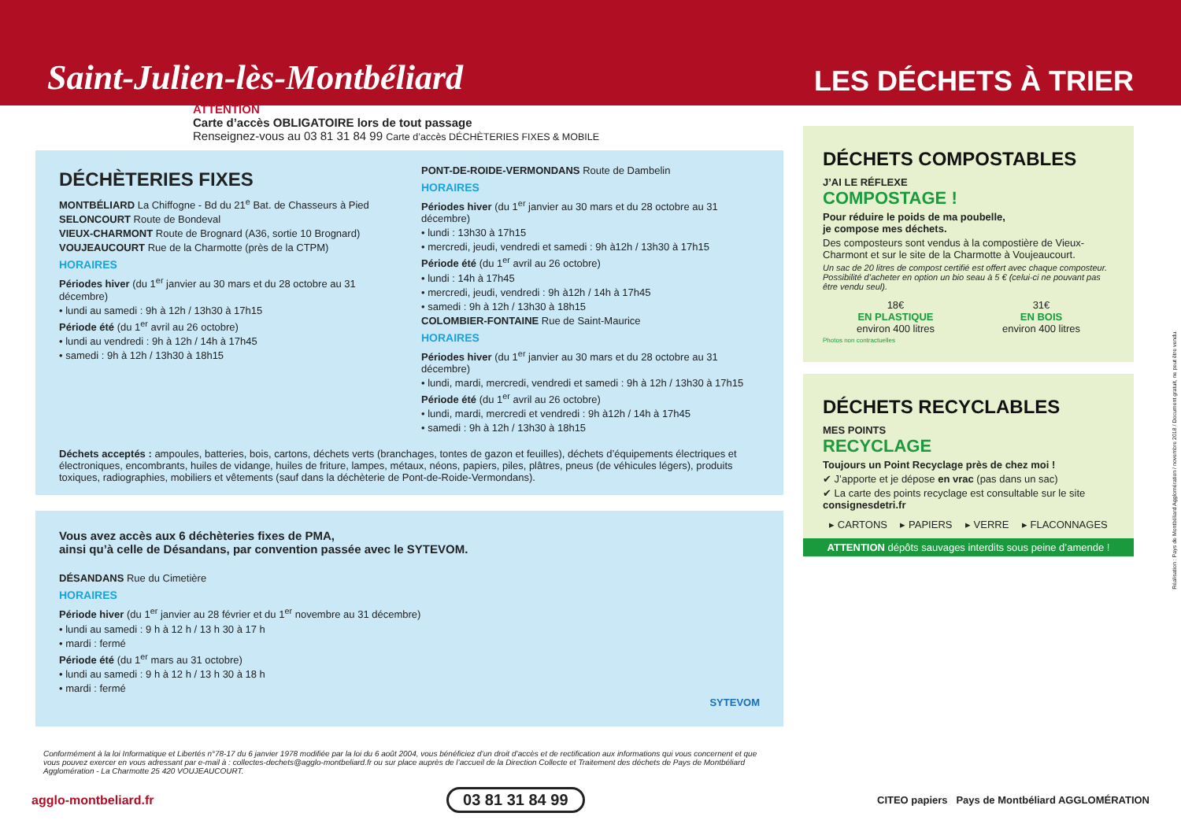Saint-Julien-lès-Montbéliard
LES DÉCHETS À TRIER
ATTENTION
Carte d’accès OBLIGATOIRE lors de tout passage
Renseignez-vous au 03 81 31 84 99 Carte d’accès DÉCHÈTERIES FIXES & MOBILE
DÉCHÈTERIES FIXES
MONTBÉLIARD La Chiffogne - Bd du 21<sup>e</sup> Bat. de Chasseurs à Pied
SELONCOURT Route de Bondeval
VIEUX-CHARMONT Route de Brognard (A36, sortie 10 Brognard)
VOUJEAUCOURT Rue de la Charmotte (près de la CTPM)
HORAIRES
Périodes hiver (du 1<sup>er</sup> janvier au 30 mars et du 28 octobre au 31 décembre)
• lundi au samedi : 9h à 12h / 13h30 à 17h15
Période été (du 1<sup>er</sup> avril au 26 octobre)
• lundi au vendredi : 9h à 12h / 14h à 17h45
• samedi : 9h à 12h / 13h30 à 18h15
PONT-DE-ROIDE-VERMONDANS Route de Dambelin
HORAIRES
Périodes hiver (du 1<sup>er</sup> janvier au 30 mars et du 28 octobre au 31 décembre)
• lundi : 13h30 à 17h15
• mercredi, jeudi, vendredi et samedi : 9h à12h / 13h30 à 17h15
Période été (du 1<sup>er</sup> avril au 26 octobre)
• lundi : 14h à 17h45
• mercredi, jeudi, vendredi : 9h à12h / 14h à 17h45
• samedi : 9h à 12h / 13h30 à 18h15
COLOMBIER-FONTAINE Rue de Saint-Maurice
HORAIRES
Périodes hiver (du 1<sup>er</sup> janvier au 30 mars et du 28 octobre au 31 décembre)
• lundi, mardi, mercredi, vendredi et samedi : 9h à 12h / 13h30 à 17h15
Période été (du 1<sup>er</sup> avril au 26 octobre)
• lundi, mardi, mercredi et vendredi : 9h à12h / 14h à 17h45
• samedi : 9h à 12h / 13h30 à 18h15
Déchets acceptés : ampoules, batteries, bois, cartons, déchets verts (branchages, tontes de gazon et feuilles), déchets d’équipements électriques et électroniques, encombrants, huiles de vidange, huiles de friture, lampes, métaux, néons, papiers, piles, plâtres, pneus (de véhicules légers), produits toxiques, radiographies, mobiliers et vêtements (sauf dans la déchèterie de Pont-de-Roide-Vermondans).
Vous avez accès aux 6 déchèteries fixes de PMA,
ainsi qu’à celle de Désandans, par convention passée avec le SYTEVOM.
DÉSANDANS Rue du Cimetière
HORAIRES
Période hiver (du 1<sup>er</sup> janvier au 28 février et du 1<sup>er</sup> novembre au 31 décembre)
• lundi au samedi : 9 h à 12 h / 13 h 30 à 17 h
• mardi : fermé
Période été (du 1<sup>er</sup> mars au 31 octobre)
• lundi au samedi : 9 h à 12 h / 13 h 30 à 18 h
• mardi : fermé
SYTEVOM
DÉCHETS COMPOSTABLES
J’AI LE RÉFLEXE
COMPOSTAGE !
Pour réduire le poids de ma poubelle,
je compose mes déchets.
Des composteurs sont vendus à la compostière de Vieux-Charmont et sur le site de la Charmotte à Voujeaucourt.
Un sac de 20 litres de compost certifié est offert avec chaque composteur. Possibilité d’acheter en option un bio seau à 5 € (celui-ci ne pouvant pas être vendu seul).
18€
EN PLASTIQUE
environ 400 litres
31€
EN BOIS
environ 400 litres
Photos non contractuelles
DÉCHETS RECYCLABLES
MES POINTS
RECYCLAGE
Toujours un Point Recyclage près de chez moi !
✔ J’apporte et je dépose en vrac (pas dans un sac)
✔ La carte des points recyclage est consultable sur le site consignesdetri.fr
▸ CARTONS ▸ PAPIERS ▸ VERRE ▸ FLACONNAGES
ATTENTION dépôts sauvages interdits sous peine d’amende !
Conformément à la loi Informatique et Libertés n°78-17 du 6 janvier 1978 modifiée par la loi du 6 août 2004, vous bénéficiez d’un droit d’accès et de rectification aux informations qui vous concernent et que vous pouvez exercer en vous adressant par e-mail à : collectes-dechets@agglo-montbeliard.fr ou sur place auprès de l’accueil de la Direction Collecte et Traitement des déchets de Pays de Montbéliard Agglomération - La Charmotte 25 420 VOUJEAUCOURT.
agglo-montbeliard.fr 03 81 31 84 99 CITEO papiers Pays de Montbéliard AGGLOMÉRATION
Réalisation : Pays de Montbéliard Agglomération / novembre 2018 / Document gratuit, ne peut être vendu.